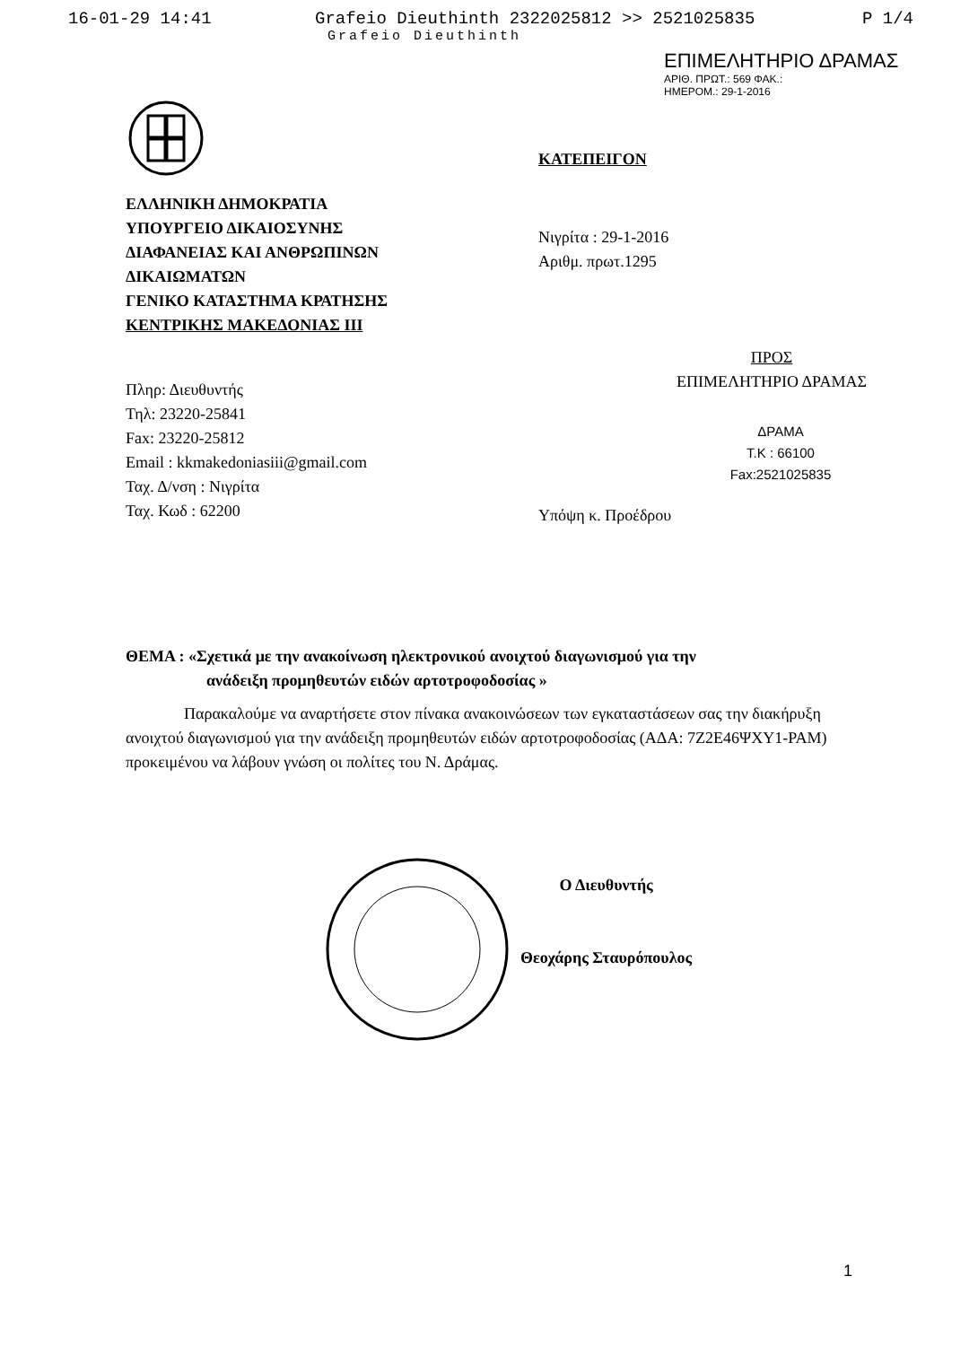16-01-29 14:41 Grafeio Dieuthinth 2322025812 >> 2521025835 P 1/4
Grafeio Dieuthinth
ΕΠΙΜΕΛΗΤΗΡΙΟ ΔΡΑΜΑΣ
ΑΡΙΘ. ΠΡΩΤ.: 569 ΦΑΚ.:
ΗΜΕΡΟΜ.: 29-1-2016
ΕΛΛΗΝΙΚΗ ΔΗΜΟΚΡΑΤΙΑ
ΥΠΟΥΡΓΕΙΟ ΔΙΚΑΙΟΣΥΝΗΣ
ΔΙΑΦΑΝΕΙΑΣ ΚΑΙ ΑΝΘΡΩΠΙΝΩΝ
ΔΙΚΑΙΩΜΑΤΩΝ
ΓΕΝΙΚΟ ΚΑΤΑΣΤΗΜΑ ΚΡΑΤΗΣΗΣ
ΚΕΝΤΡΙΚΗΣ ΜΑΚΕΔΟΝΙΑΣ ΙΙΙ
Πληρ: Διευθυντής
Τηλ: 23220-25841
Fax: 23220-25812
Email : kkmakedoniasiii@gmail.com
Ταχ. Δ/νση : Νιγρίτα
Ταχ. Κωδ : 62200
ΚΑΤΕΠΕΙΓΟΝ
Νιγρίτα : 29-1-2016
Αριθμ. πρωτ.1295
ΠΡΟΣ
ΕΠΙΜΕΛΗΤΗΡΙΟ ΔΡΑΜΑΣ
ΔΡΑΜΑ
Τ.Κ : 66100
Fax:2521025835
Υπόψη κ. Προέδρου
ΘΕΜΑ : «Σχετικά με την ανακοίνωση ηλεκτρονικού ανοιχτού διαγωνισμού για την
ανάδειξη προμηθευτών ειδών αρτοτροφοδοσίας »
Παρακαλούμε να αναρτήσετε στον πίνακα ανακοινώσεων των εγκαταστάσεων σας την διακήρυξη ανοιχτού διαγωνισμού για την ανάδειξη προμηθευτών ειδών αρτοτροφοδοσίας (ΑΔΑ: 7Ζ2Ε46ΨΧΥ1-ΡΑΜ) προκειμένου να λάβουν γνώση οι πολίτες του Ν. Δράμας.
Ο Διευθυντής
Θεοχάρης Σταυρόπουλος
1